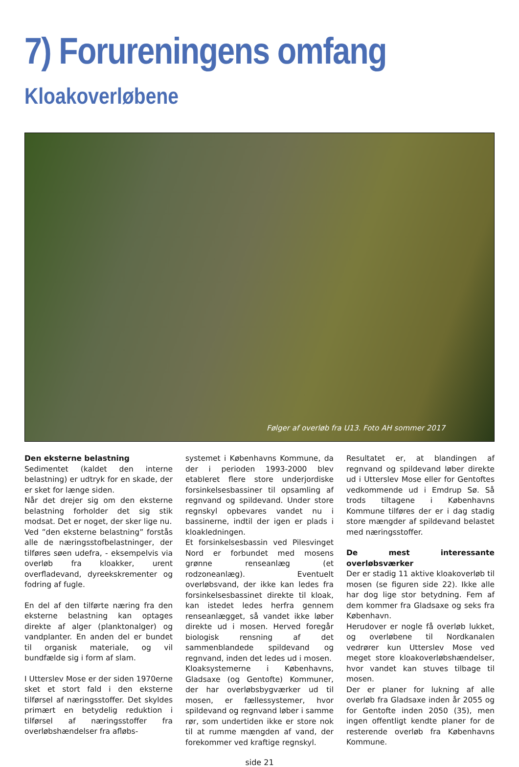7) Forureningens omfang
Kloakoverløbene
Følger af overløb fra U13. Foto AH sommer 2017
Den eksterne belastning
Sedimentet (kaldet den interne belastning) er udtryk for en skade, der er sket for længe siden.
Når det drejer sig om den eksterne belastning forholder det sig stik modsat. Det er noget, der sker lige nu.
Ved ”den eksterne belastning” forstås alle de næringsstofbelastninger, der tilføres søen udefra, - eksempelvis via overløb fra kloakker, urent overfladevand, dyreekskrementer og fodring af fugle.
En del af den tilførte næring fra den eksterne belastning kan optages direkte af alger (planktonalger) og vandplanter. En anden del er bundet til organisk materiale, og vil bundfælde sig i form af slam.
I Utterslev Mose er der siden 1970erne sket et stort fald i den eksterne tilførsel af næringsstoffer. Det skyldes primært en betydelig reduktion i tilførsel af næringsstoffer fra overløbshændelser fra afløbs-
systemet i Københavns Kommune, da der i perioden 1993-2000 blev etableret flere store underjordiske forsinkelsesbassiner til opsamling af regnvand og spildevand. Under store regnskyl opbevares vandet nu i bassinerne, indtil der igen er plads i kloakledningen.
Et forsinkelsesbassin ved Pilesvinget Nord er forbundet med mosens grønne renseanlæg (et rodzoneanlæg). Eventuelt overløbsvand, der ikke kan ledes fra forsinkelsesbassinet direkte til kloak, kan istedet ledes herfra gennem renseanlægget, så vandet ikke løber direkte ud i mosen. Herved foregår biologisk rensning af det sammenblandede spildevand og regnvand, inden det ledes ud i mosen.
Kloaksystemerne i Københavns, Gladsaxe (og Gentofte) Kommuner, der har overløbsbygværker ud til mosen, er fællessystemer, hvor spildevand og regnvand løber i samme rør, som undertiden ikke er store nok til at rumme mængden af vand, der forekommer ved kraftige regnskyl.
Resultatet er, at blandingen af regnvand og spildevand løber direkte ud i Utterslev Mose eller for Gentoftes vedkommende ud i Emdrup Sø. Så trods tiltagene i Københavns Kommune tilføres der er i dag stadig store mængder af spildevand belastet med næringsstoffer.
De mest interessante overløbsværker
Der er stadig 11 aktive kloakoverløb til mosen (se figuren side 22). Ikke alle har dog lige stor betydning. Fem af dem kommer fra Gladsaxe og seks fra København.
Herudover er nogle få overløb lukket, og overløbene til Nordkanalen vedrører kun Utterslev Mose ved meget store kloakoverløbshændelser, hvor vandet kan stuves tilbage til mosen.
Der er planer for lukning af alle overløb fra Gladsaxe inden år 2055 og for Gentofte inden 2050 (35), men ingen offentligt kendte planer for de resterende overløb fra Københavns Kommune.
side 21